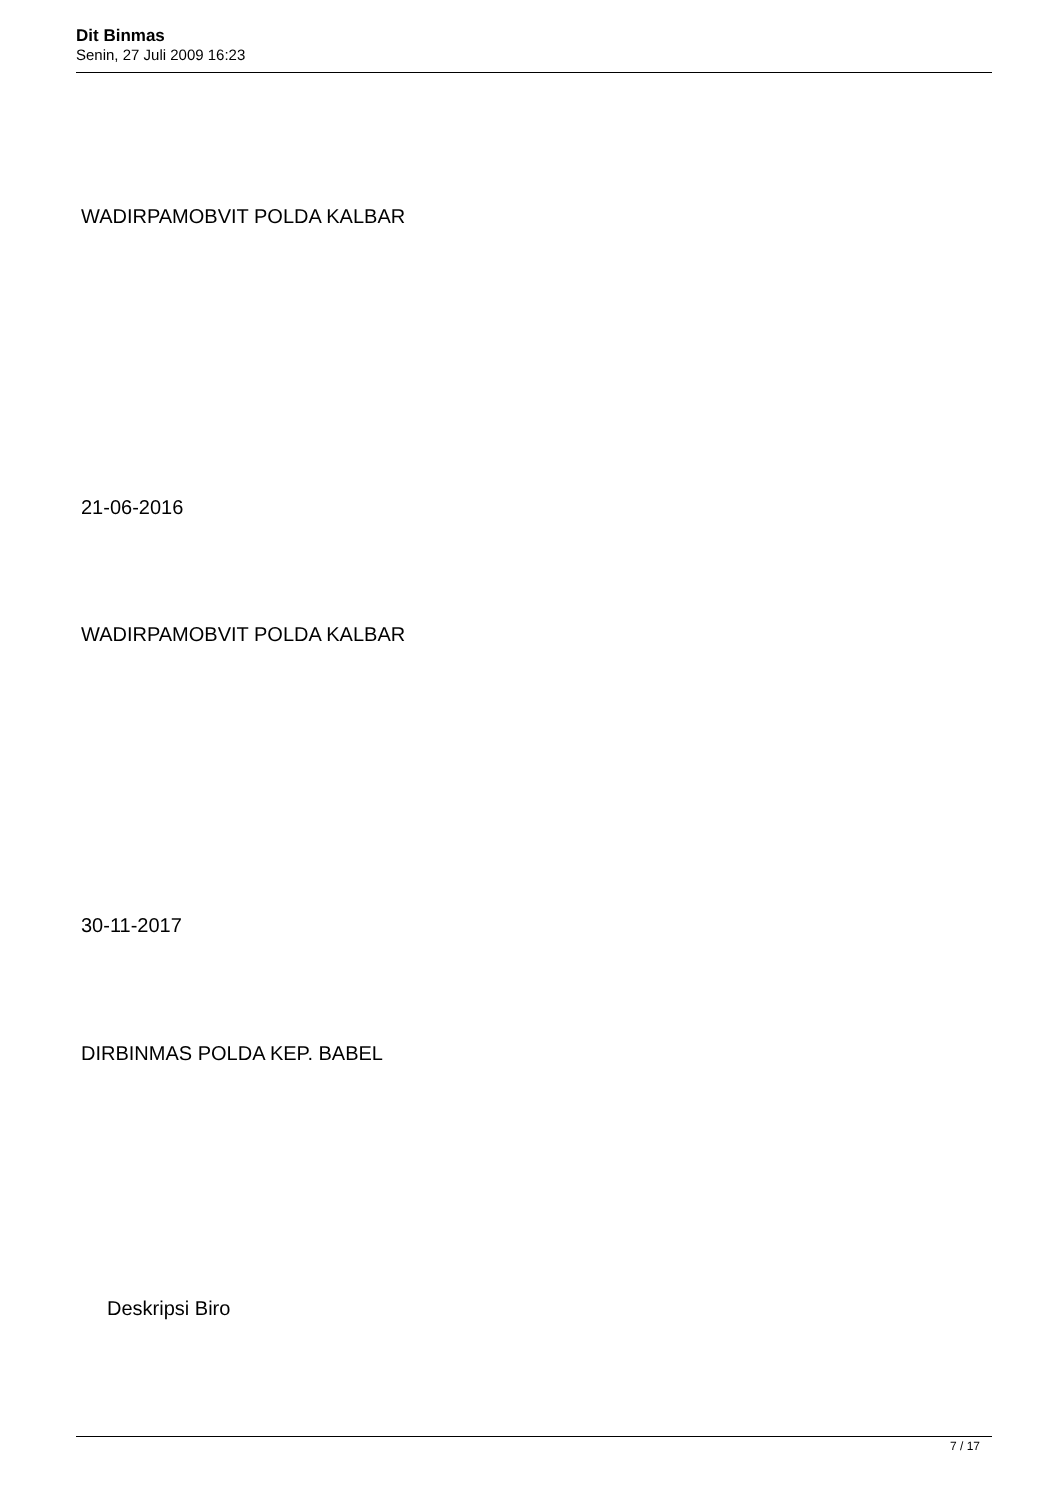Dit Binmas
Senin, 27 Juli 2009 16:23
WADIRPAMOBVIT POLDA KALBAR
21-06-2016
WADIRPAMOBVIT POLDA KALBAR
30-11-2017
DIRBINMAS POLDA KEP. BABEL
Deskripsi Biro
7 / 17